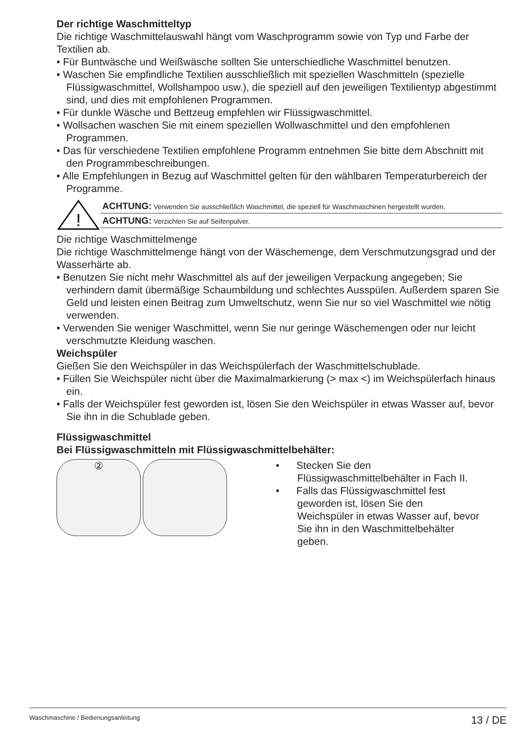Der richtige Waschmitteltyp
Die richtige Waschmittelauswahl hängt vom Waschprogramm sowie von Typ und Farbe der Textilien ab.
• Für Buntwäsche und Weißwäsche sollten Sie unterschiedliche Waschmittel benutzen.
• Waschen Sie empfindliche Textilien ausschließlich mit speziellen Waschmitteln (spezielle Flüssigwaschmittel, Wollshampoo usw.), die speziell auf den jeweiligen Textilientyp abgestimmt sind, und dies mit empfohlenen Programmen.
• Für dunkle Wäsche und Bettzeug empfehlen wir Flüssigwaschmittel.
• Wollsachen waschen Sie mit einem speziellen Wollwaschmittel und den empfohlenen Programmen.
• Das für verschiedene Textilien empfohlene Programm entnehmen Sie bitte dem Abschnitt mit den Programmbeschreibungen.
• Alle Empfehlungen in Bezug auf Waschmittel gelten für den wählbaren Temperaturbereich der Programme.
!
ACHTUNG: Verwenden Sie ausschließlich Waschmittel, die speziell für Waschmaschinen hergestellt wurden.
ACHTUNG: Verzichten Sie auf Seifenpulver.
Die richtige Waschmittelmenge
Die richtige Waschmittelmenge hängt von der Wäschemenge, dem Verschmutzungsgrad und der Wasserhärte ab.
• Benutzen Sie nicht mehr Waschmittel als auf der jeweiligen Verpackung angegeben; Sie verhindern damit übermäßige Schaumbildung und schlechtes Ausspülen. Außerdem sparen Sie Geld und leisten einen Beitrag zum Umweltschutz, wenn Sie nur so viel Waschmittel wie nötig verwenden.
• Verwenden Sie weniger Waschmittel, wenn Sie nur geringe Wäschemengen oder nur leicht verschmutzte Kleidung waschen.
Weichspüler
Gießen Sie den Weichspüler in das Weichspülerfach der Waschmittelschublade.
• Füllen Sie Weichspüler nicht über die Maximalmarkierung (> max <) im Weichspülerfach hinaus ein.
• Falls der Weichspüler fest geworden ist, lösen Sie den Weichspüler in etwas Wasser auf, bevor Sie ihn in die Schublade geben.
Flüssigwaschmittel
Bei Flüssigwaschmitteln mit Flüssigwaschmittelbehälter:
②
• Stecken Sie den Flüssigwaschmittelbehälter in Fach II.
• Falls das Flüssigwaschmittel fest geworden ist, lösen Sie den Weichspüler in etwas Wasser auf, bevor Sie ihn in den Waschmittelbehälter geben.
Waschmaschine / Bedienungsanleitung 13 / DE